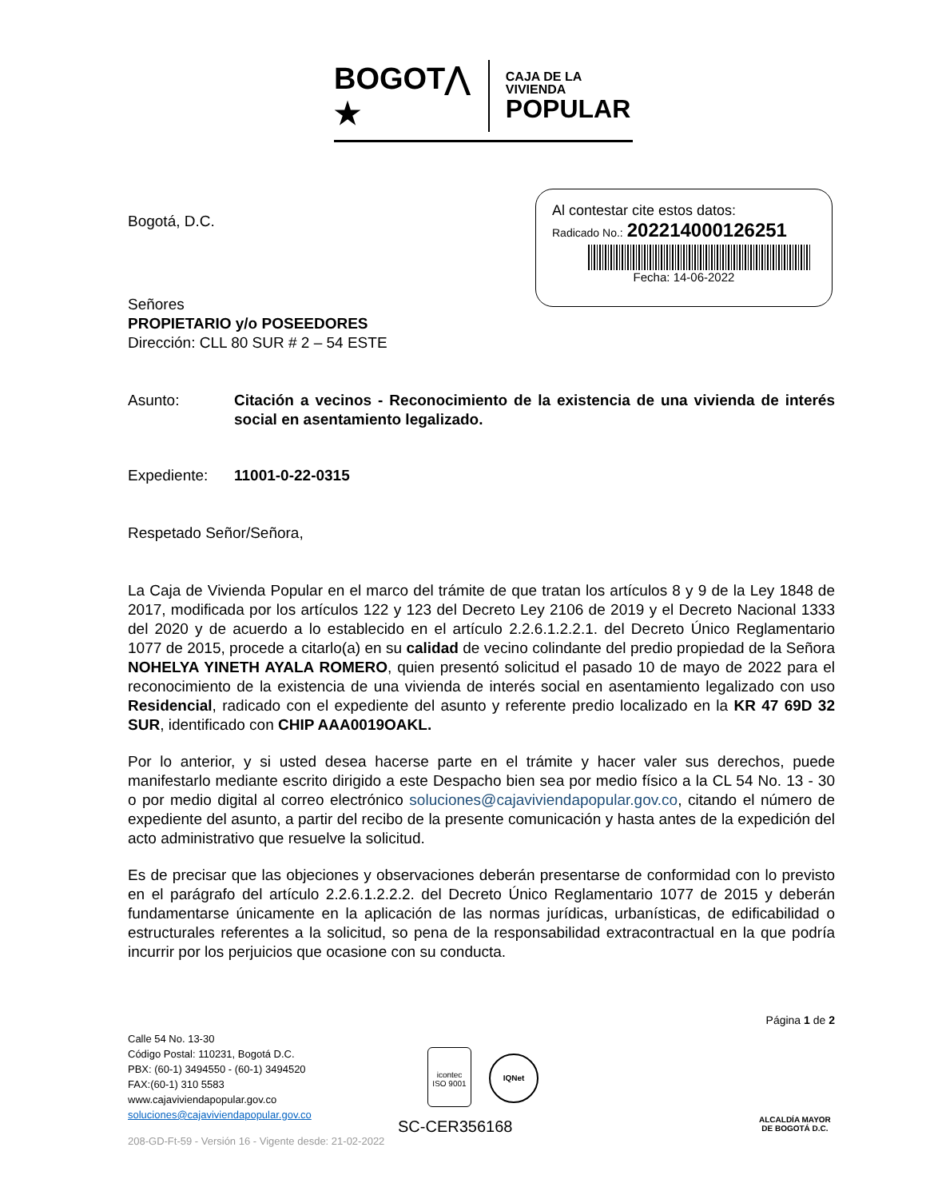BOGOT⋀ ★
CAJA DE LA VIVIENDA
POPULAR
Al contestar cite estos datos:
Radicado No.: 202214000126251
Fecha: 14-06-2022
Bogotá, D.C.
Señores
PROPIETARIO y/o POSEEDORES
Dirección: CLL 80 SUR # 2 – 54 ESTE
Asunto: Citación a vecinos - Reconocimiento de la existencia de una vivienda de interés social en asentamiento legalizado.
Expediente: 11001-0-22-0315
Respetado Señor/Señora,
La Caja de Vivienda Popular en el marco del trámite de que tratan los artículos 8 y 9 de la Ley 1848 de 2017, modificada por los artículos 122 y 123 del Decreto Ley 2106 de 2019 y el Decreto Nacional 1333 del 2020 y de acuerdo a lo establecido en el artículo 2.2.6.1.2.2.1. del Decreto Único Reglamentario 1077 de 2015, procede a citarlo(a) en su calidad de vecino colindante del predio propiedad de la Señora NOHELYA YINETH AYALA ROMERO, quien presentó solicitud el pasado 10 de mayo de 2022 para el reconocimiento de la existencia de una vivienda de interés social en asentamiento legalizado con uso Residencial, radicado con el expediente del asunto y referente predio localizado en la KR 47 69D 32 SUR, identificado con CHIP AAA0019OAKL.
Por lo anterior, y si usted desea hacerse parte en el trámite y hacer valer sus derechos, puede manifestarlo mediante escrito dirigido a este Despacho bien sea por medio físico a la CL 54 No. 13 - 30 o por medio digital al correo electrónico soluciones@cajaviviendapopular.gov.co, citando el número de expediente del asunto, a partir del recibo de la presente comunicación y hasta antes de la expedición del acto administrativo que resuelve la solicitud.
Es de precisar que las objeciones y observaciones deberán presentarse de conformidad con lo previsto en el parágrafo del artículo 2.2.6.1.2.2.2. del Decreto Único Reglamentario 1077 de 2015 y deberán fundamentarse únicamente en la aplicación de las normas jurídicas, urbanísticas, de edificabilidad o estructurales referentes a la solicitud, so pena de la responsabilidad extracontractual en la que podría incurrir por los perjuicios que ocasione con su conducta.
Página 1 de 2
Calle 54 No. 13-30
Código Postal: 110231, Bogotá D.C.
PBX: (60-1) 3494550 - (60-1) 3494520
FAX:(60-1) 310 5583
www.cajaviviendapopular.gov.co
soluciones@cajaviviendapopular.gov.co
208-GD-Ft-59 - Versión 16 - Vigente desde: 21-02-2022
icontec
ISO 9001
IQNet
SC-CER356168
ALCALDÍA MAYOR
DE BOGOTÁ D.C.